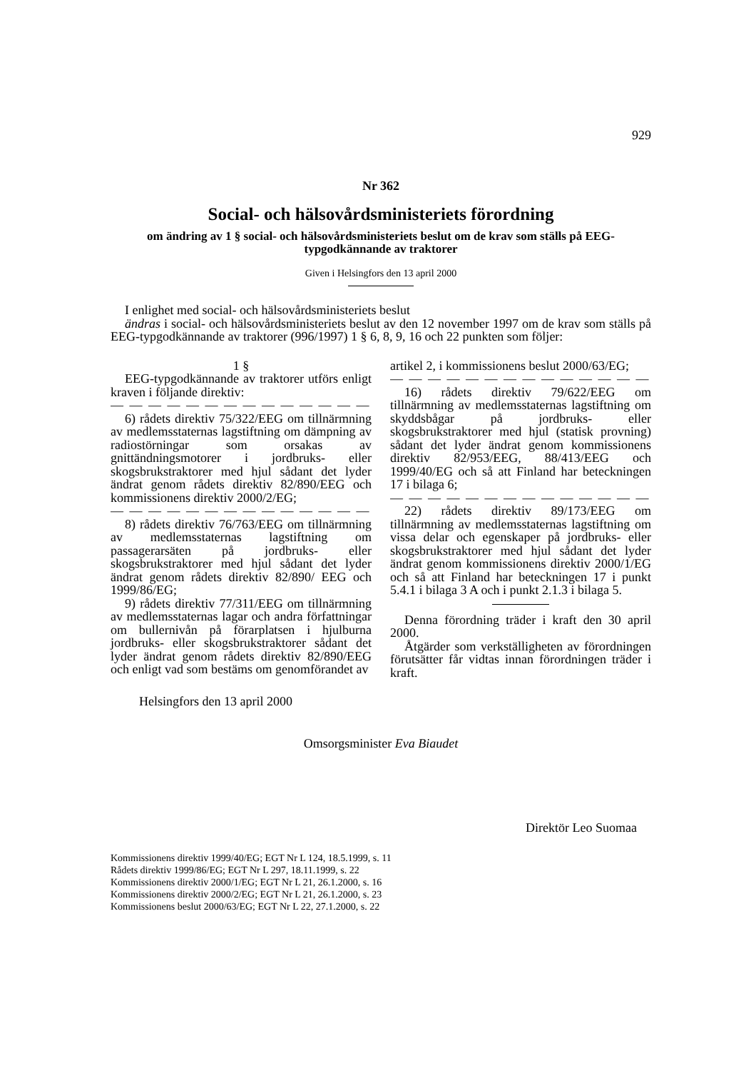929
Nr 362
Social- och hälsovårdsministeriets förordning
om ändring av 1 § social- och hälsovårdsministeriets beslut om de krav som ställs på EEG-typgodkännande av traktorer
Given i Helsingfors den 13 april 2000
I enlighet med social- och hälsovårdsministeriets beslut
ändras i social- och hälsovårdsministeriets beslut av den 12 november 1997 om de krav som ställs på EEG-typgodkännande av traktorer (996/1997) 1 § 6, 8, 9, 16 och 22 punkten som följer:
1 §
EEG-typgodkännande av traktorer utförs enligt kraven i följande direktiv:
— — — — — — — — — — — — — —
6) rådets direktiv 75/322/EEG om tillnärmning av medlemsstaternas lagstiftning om dämpning av radiostörningar som orsakas av gnittändningsmotorer i jordbruks- eller skogsbrukstraktorer med hjul sådant det lyder ändrat genom rådets direktiv 82/890/EEG och kommissionens direktiv 2000/2/EG;
— — — — — — — — — — — — — —
8) rådets direktiv 76/763/EEG om tillnärmning av medlemsstaternas lagstiftning om passagerarsäten på jordbruks- eller skogsbrukstraktorer med hjul sådant det lyder ändrat genom rådets direktiv 82/890/ EEG och 1999/86/EG;
9) rådets direktiv 77/311/EEG om tillnärmning av medlemsstaternas lagar och andra författningar om bullernivån på förarplatsen i hjulburna jordbruks- eller skogsbrukstraktorer sådant det lyder ändrat genom rådets direktiv 82/890/EEG och enligt vad som bestäms om genomförandet av
artikel 2, i kommissionens beslut 2000/63/EG;
— — — — — — — — — — — — — —
16) rådets direktiv 79/622/EEG om tillnärmning av medlemsstaternas lagstiftning om skyddsbågar på jordbruks- eller skogsbrukstraktorer med hjul (statisk provning) sådant det lyder ändrat genom kommissionens direktiv 82/953/EEG, 88/413/EEG och 1999/40/EG och så att Finland har beteckningen 17 i bilaga 6;
— — — — — — — — — — — — — —
22) rådets direktiv 89/173/EEG om tillnärmning av medlemsstaternas lagstiftning om vissa delar och egenskaper på jordbruks- eller skogsbrukstraktorer med hjul sådant det lyder ändrat genom kommissionens direktiv 2000/1/EG och så att Finland har beteckningen 17 i punkt 5.4.1 i bilaga 3 A och i punkt 2.1.3 i bilaga 5.
Denna förordning träder i kraft den 30 april 2000.
Åtgärder som verkställigheten av förordningen förutsätter får vidtas innan förordningen träder i kraft.
Helsingfors den 13 april 2000
Omsorgsminister Eva Biaudet
Direktör Leo Suomaa
Kommissionens direktiv 1999/40/EG; EGT Nr L 124, 18.5.1999, s. 11
Rådets direktiv 1999/86/EG; EGT Nr L 297, 18.11.1999, s. 22
Kommissionens direktiv 2000/1/EG; EGT Nr L 21, 26.1.2000, s. 16
Kommissionens direktiv 2000/2/EG; EGT Nr L 21, 26.1.2000, s. 23
Kommissionens beslut 2000/63/EG; EGT Nr L 22, 27.1.2000, s. 22